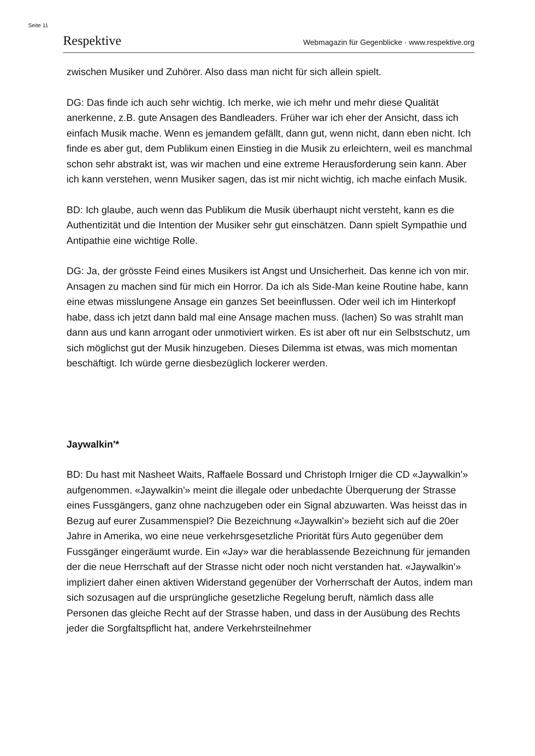Seite 11
Respektive Webmagazin für Gegenblicke · www.respektive.org
zwischen Musiker und Zuhörer. Also dass man nicht für sich allein spielt.
DG: Das finde ich auch sehr wichtig. Ich merke, wie ich mehr und mehr diese Qualität anerkenne, z.B. gute Ansagen des Bandleaders. Früher war ich eher der Ansicht, dass ich einfach Musik mache. Wenn es jemandem gefällt, dann gut, wenn nicht, dann eben nicht. Ich finde es aber gut, dem Publikum einen Einstieg in die Musik zu erleichtern, weil es manchmal schon sehr abstrakt ist, was wir machen und eine extreme Herausforderung sein kann. Aber ich kann verstehen, wenn Musiker sagen, das ist mir nicht wichtig, ich mache einfach Musik.
BD: Ich glaube, auch wenn das Publikum die Musik überhaupt nicht versteht, kann es die Authentizität und die Intention der Musiker sehr gut einschätzen. Dann spielt Sympathie und Antipathie eine wichtige Rolle.
DG: Ja, der grösste Feind eines Musikers ist Angst und Unsicherheit. Das kenne ich von mir. Ansagen zu machen sind für mich ein Horror. Da ich als Side-Man keine Routine habe, kann eine etwas misslungene Ansage ein ganzes Set beeinflussen. Oder weil ich im Hinterkopf habe, dass ich jetzt dann bald mal eine Ansage machen muss. (lachen) So was strahlt man dann aus und kann arrogant oder unmotiviert wirken. Es ist aber oft nur ein Selbstschutz, um sich möglichst gut der Musik hinzugeben. Dieses Dilemma ist etwas, was mich momentan beschäftigt. Ich würde gerne diesbezüglich lockerer werden.
Jaywalkin'*
BD: Du hast mit Nasheet Waits, Raffaele Bossard und Christoph Irniger die CD «Jaywalkin'» aufgenommen. «Jaywalkin'» meint die illegale oder unbedachte Überquerung der Strasse eines Fussgängers, ganz ohne nachzugeben oder ein Signal abzuwarten. Was heisst das in Bezug auf eurer Zusammenspiel? Die Bezeichnung «Jaywalkin'» bezieht sich auf die 20er Jahre in Amerika, wo eine neue verkehrsgesetzliche Priorität fürs Auto gegenüber dem Fussgänger eingeräumt wurde. Ein «Jay» war die herablassende Bezeichnung für jemanden der die neue Herrschaft auf der Strasse nicht oder noch nicht verstanden hat. «Jaywalkin'» impliziert daher einen aktiven Widerstand gegenüber der Vorherrschaft der Autos, indem man sich sozusagen auf die ursprüngliche gesetzliche Regelung beruft, nämlich dass alle Personen das gleiche Recht auf der Strasse haben, und dass in der Ausübung des Rechts jeder die Sorgfaltspflicht hat, andere Verkehrsteilnehmer